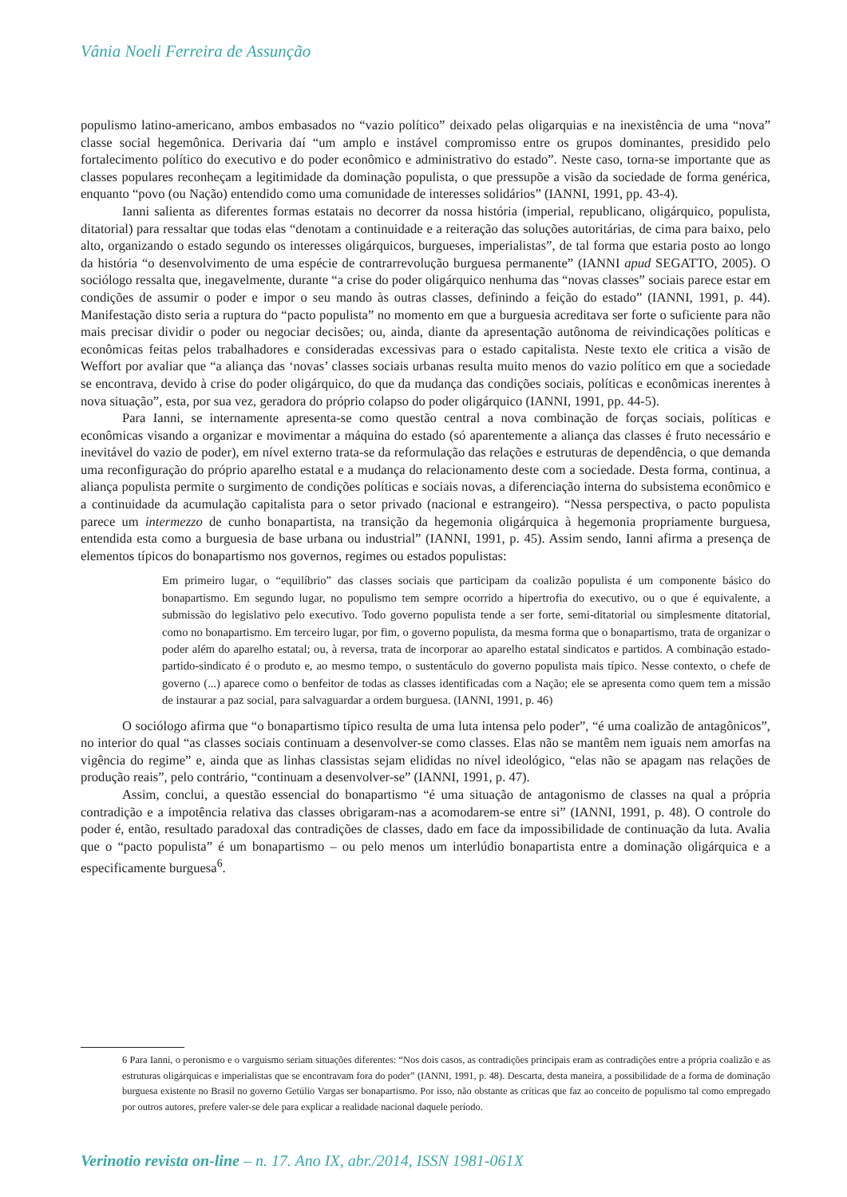Vânia Noeli Ferreira de Assunção
populismo latino-americano, ambos embasados no “vazio político” deixado pelas oligarquias e na inexistência de uma “nova” classe social hegemônica. Derivaria daí “um amplo e instável compromisso entre os grupos dominantes, presidido pelo fortalecimento político do executivo e do poder econômico e administrativo do estado”. Neste caso, torna-se importante que as classes populares reconheçam a legitimidade da dominação populista, o que pressupõe a visão da sociedade de forma genérica, enquanto “povo (ou Nação) entendido como uma comunidade de interesses solidários” (IANNI, 1991, pp. 43-4).
Ianni salienta as diferentes formas estatais no decorrer da nossa história (imperial, republicano, oligárquico, populista, ditatorial) para ressaltar que todas elas “denotam a continuidade e a reiteração das soluções autoritárias, de cima para baixo, pelo alto, organizando o estado segundo os interesses oligárquicos, burgueses, imperialistas”, de tal forma que estaria posto ao longo da história “o desenvolvimento de uma espécie de contrarrevolução burguesa permanente” (IANNI apud SEGATTO, 2005). O sociólogo ressalta que, inegavelmente, durante “a crise do poder oligárquico nenhuma das “novas classes” sociais parece estar em condições de assumir o poder e impor o seu mando às outras classes, definindo a feição do estado” (IANNI, 1991, p. 44). Manifestação disto seria a ruptura do “pacto populista” no momento em que a burguesia acreditava ser forte o suficiente para não mais precisar dividir o poder ou negociar decisões; ou, ainda, diante da apresentação autônoma de reivindicações políticas e econômicas feitas pelos trabalhadores e consideradas excessivas para o estado capitalista. Neste texto ele critica a visão de Weffort por avaliar que “a aliança das ‘novas’ classes sociais urbanas resulta muito menos do vazio político em que a sociedade se encontrava, devido à crise do poder oligárquico, do que da mudança das condições sociais, políticas e econômicas inerentes à nova situação”, esta, por sua vez, geradora do próprio colapso do poder oligárquico (IANNI, 1991, pp. 44-5).
Para Ianni, se internamente apresenta-se como questão central a nova combinação de forças sociais, políticas e econômicas visando a organizar e movimentar a máquina do estado (só aparentemente a aliança das classes é fruto necessário e inevitável do vazio de poder), em nível externo trata-se da reformulação das relações e estruturas de dependência, o que demanda uma reconfiguração do próprio aparelho estatal e a mudança do relacionamento deste com a sociedade. Desta forma, continua, a aliança populista permite o surgimento de condições políticas e sociais novas, a diferenciação interna do subsistema econômico e a continuidade da acumulação capitalista para o setor privado (nacional e estrangeiro). “Nessa perspectiva, o pacto populista parece um intermezzo de cunho bonapartista, na transição da hegemonia oligárquica à hegemonia propriamente burguesa, entendida esta como a burguesia de base urbana ou industrial” (IANNI, 1991, p. 45). Assim sendo, Ianni afirma a presença de elementos típicos do bonapartismo nos governos, regimes ou estados populistas:
Em primeiro lugar, o “equilíbrio” das classes sociais que participam da coalizão populista é um componente básico do bonapartismo. Em segundo lugar, no populismo tem sempre ocorrido a hipertrofia do executivo, ou o que é equivalente, a submissão do legislativo pelo executivo. Todo governo populista tende a ser forte, semi-ditatorial ou simplesmente ditatorial, como no bonapartismo. Em terceiro lugar, por fim, o governo populista, da mesma forma que o bonapartismo, trata de organizar o poder além do aparelho estatal; ou, à reversa, trata de incorporar ao aparelho estatal sindicatos e partidos. A combinação estado-partido-sindicato é o produto e, ao mesmo tempo, o sustentáculo do governo populista mais típico. Nesse contexto, o chefe de governo (...) aparece como o benfeitor de todas as classes identificadas com a Nação; ele se apresenta como quem tem a missão de instaurar a paz social, para salvaguardar a ordem burguesa. (IANNI, 1991, p. 46)
O sociólogo afirma que “o bonapartismo típico resulta de uma luta intensa pelo poder”, “é uma coalizão de antagônicos”, no interior do qual “as classes sociais continuam a desenvolver-se como classes. Elas não se mantêm nem iguais nem amorfas na vigência do regime” e, ainda que as linhas classistas sejam elididas no nível ideológico, “elas não se apagam nas relações de produção reais”, pelo contrário, “continuam a desenvolver-se” (IANNI, 1991, p. 47).
Assim, conclui, a questão essencial do bonapartismo “é uma situação de antagonismo de classes na qual a própria contradição e a impotência relativa das classes obrigaram-nas a acomodarem-se entre si” (IANNI, 1991, p. 48). O controle do poder é, então, resultado paradoxal das contradições de classes, dado em face da impossibilidade de continuação da luta. Avalia que o “pacto populista” é um bonapartismo – ou pelo menos um interlúdio bonapartista entre a dominação oligárquica e a especificamente burguesa<sup>6</sup>.
6 Para Ianni, o peronismo e o varguismo seriam situações diferentes: “Nos dois casos, as contradições principais eram as contradições entre a própria coalizão e as estruturas oligárquicas e imperialistas que se encontravam fora do poder” (IANNI, 1991, p. 48). Descarta, desta maneira, a possibilidade de a forma de dominação burguesa existente no Brasil no governo Getúlio Vargas ser bonapartismo. Por isso, não obstante as críticas que faz ao conceito de populismo tal como empregado por outros autores, prefere valer-se dele para explicar a realidade nacional daquele período.
Verinotio revista on-line – n. 17. Ano IX, abr./2014, ISSN 1981-061X